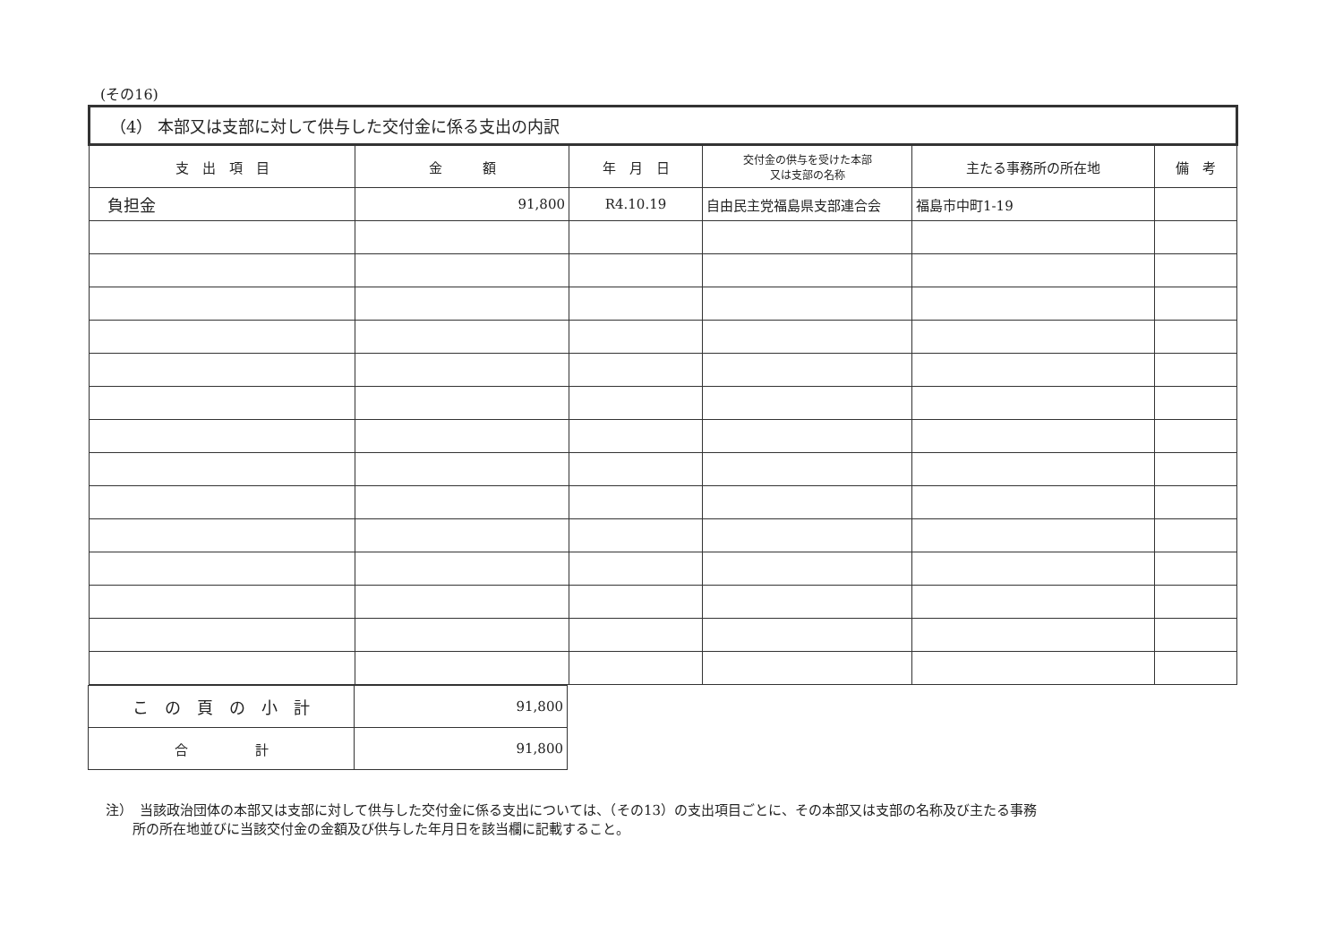(その16)
| （4） 本部又は支部に対して供与した交付金に係る支出の内訳 | | | | | |
| 支 出 項 目 | 金 額 | 年 月 日 | 交付金の供与を受けた本部 又は支部の名称 | 主たる事務所の所在地 | 備 考 |
| 負担金 | 91,800 | R4.10.19 | 自由民主党福島県支部連合会 | 福島市中町1-19 | |
| こ の 頁 の 小 計 | 91,800 |
| 合 計 | 91,800 |
注）　当該政治団体の本部又は支部に対して供与した交付金に係る支出については、（その13）の支出項目ごとに、その本部又は支部の名称及び主たる事務
　　所の所在地並びに当該交付金の金額及び供与した年月日を該当欄に記載すること。